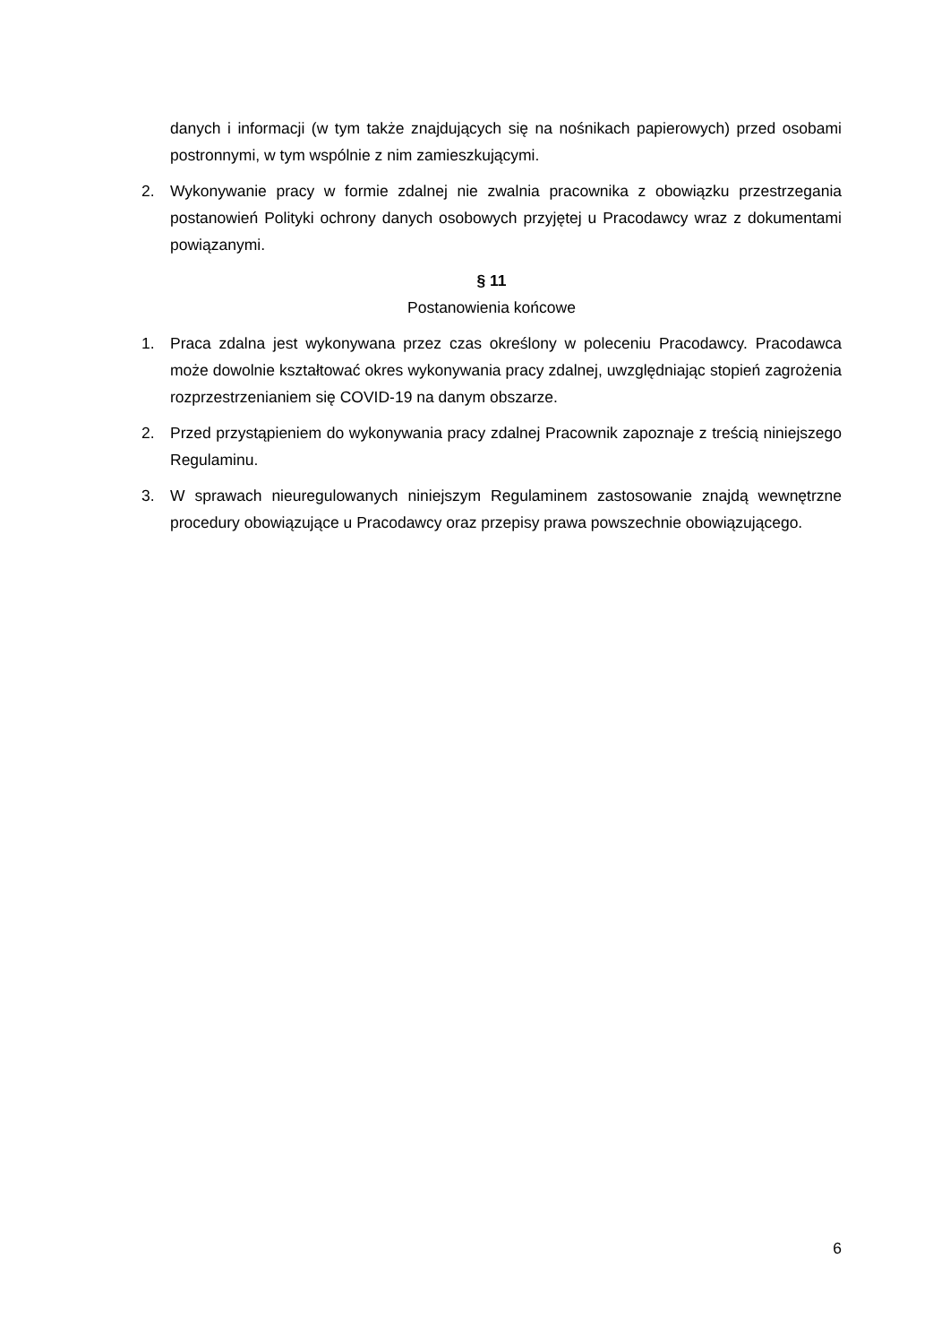danych i informacji (w tym także znajdujących się na nośnikach papierowych) przed osobami postronnymi, w tym wspólnie z nim zamieszkującymi.
2. Wykonywanie pracy w formie zdalnej nie zwalnia pracownika z obowiązku przestrzegania postanowień Polityki ochrony danych osobowych przyjętej u Pracodawcy wraz z dokumentami powiązanymi.
§ 11
Postanowienia końcowe
1. Praca zdalna jest wykonywana przez czas określony w poleceniu Pracodawcy. Pracodawca może dowolnie kształtować okres wykonywania pracy zdalnej, uwzględniając stopień zagrożenia rozprzestrzenianiem się COVID-19 na danym obszarze.
2. Przed przystąpieniem do wykonywania pracy zdalnej Pracownik zapoznaje z treścią niniejszego Regulaminu.
3. W sprawach nieuregulowanych niniejszym Regulaminem zastosowanie znajdą wewnętrzne procedury obowiązujące u Pracodawcy oraz przepisy prawa powszechnie obowiązującego.
6